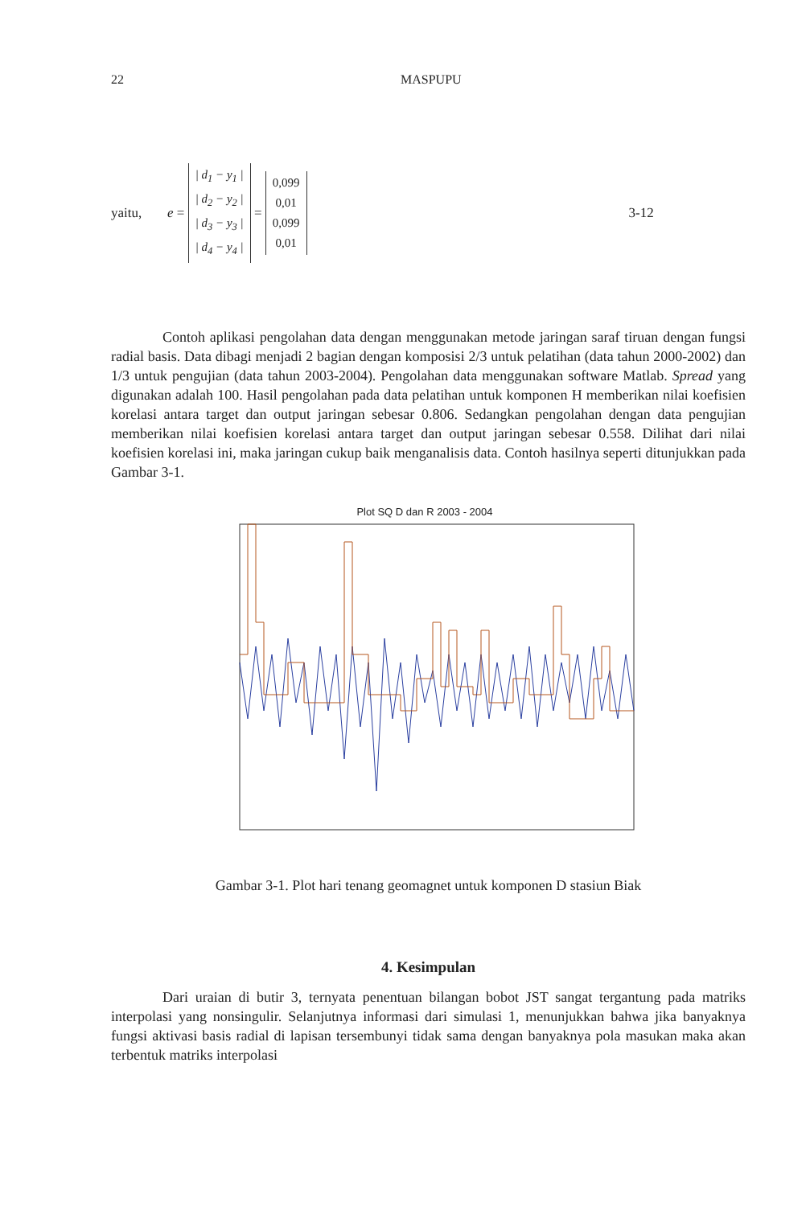22 MASPUPU
yaitu, e = | d<sub>1</sub> − y<sub>1</sub> |
| d<sub>2</sub> − y<sub>2</sub> |
| d<sub>3</sub> − y<sub>3</sub> |
| d<sub>4</sub> − y<sub>4</sub> | = 0,099
0,01
0,099
0,01 3-12
Contoh aplikasi pengolahan data dengan menggunakan metode jaringan saraf tiruan dengan fungsi radial basis. Data dibagi menjadi 2 bagian dengan komposisi 2/3 untuk pelatihan (data tahun 2000-2002) dan 1/3 untuk pengujian (data tahun 2003-2004). Pengolahan data menggunakan software Matlab. Spread yang digunakan adalah 100. Hasil pengolahan pada data pelatihan untuk komponen H memberikan nilai koefisien korelasi antara target dan output jaringan sebesar 0.806. Sedangkan pengolahan dengan data pengujian memberikan nilai koefisien korelasi antara target dan output jaringan sebesar 0.558. Dilihat dari nilai koefisien korelasi ini, maka jaringan cukup baik menganalisis data. Contoh hasilnya seperti ditunjukkan pada Gambar 3-1.
Plot SQ D dan R 2003 - 2004
140 120 100 80 60 40 20 0 -20 -40 -60 0 200 400 600 800 1000 1200 1400 1600 1800 2000 SQ D R
Gambar 3-1. Plot hari tenang geomagnet untuk komponen D stasiun Biak
4. Kesimpulan
Dari uraian di butir 3, ternyata penentuan bilangan bobot JST sangat tergantung pada matriks interpolasi yang nonsingulir. Selanjutnya informasi dari simulasi 1, menunjukkan bahwa jika banyaknya fungsi aktivasi basis radial di lapisan tersembunyi tidak sama dengan banyaknya pola masukan maka akan terbentuk matriks interpolasi